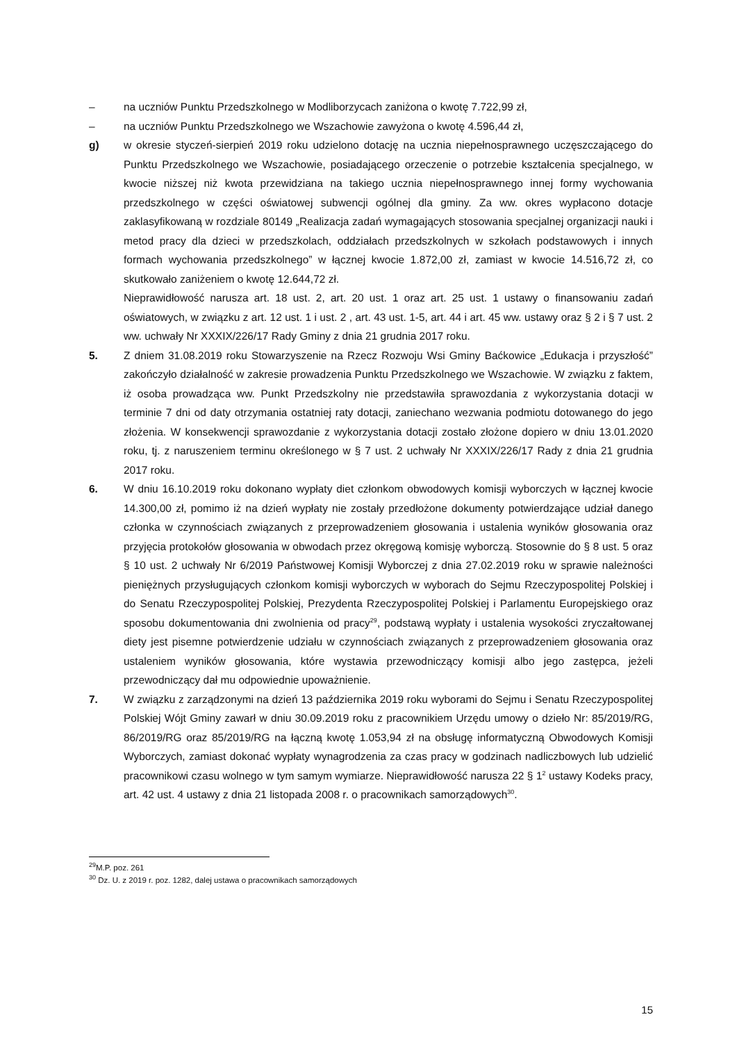– na uczniów Punktu Przedszkolnego w Modliborzycach zaniżona o kwotę 7.722,99 zł,
– na uczniów Punktu Przedszkolnego we Wszachowie zawyżona o kwotę 4.596,44 zł,
g) w okresie styczeń-sierpień 2019 roku udzielono dotację na ucznia niepełnosprawnego uczęszczającego do Punktu Przedszkolnego we Wszachowie, posiadającego orzeczenie o potrzebie kształcenia specjalnego, w kwocie niższej niż kwota przewidziana na takiego ucznia niepełnosprawnego innej formy wychowania przedszkolnego w części oświatowej subwencji ogólnej dla gminy. Za ww. okres wypłacono dotacje zaklasyfikowaną w rozdziale 80149 „Realizacja zadań wymagających stosowania specjalnej organizacji nauki i metod pracy dla dzieci w przedszkolach, oddziałach przedszkolnych w szkołach podstawowych i innych formach wychowania przedszkolnego” w łącznej kwocie 1.872,00 zł, zamiast w kwocie 14.516,72 zł, co skutkowało zaniżeniem o kwotę 12.644,72 zł.
Nieprawidłowość narusza art. 18 ust. 2, art. 20 ust. 1 oraz art. 25 ust. 1 ustawy o finansowaniu zadań oświatowych, w związku z art. 12 ust. 1 i ust. 2 , art. 43 ust. 1-5, art. 44 i art. 45 ww. ustawy oraz § 2 i § 7 ust. 2 ww. uchwały Nr XXXIX/226/17 Rady Gminy z dnia 21 grudnia 2017 roku.
5. Z dniem 31.08.2019 roku Stowarzyszenie na Rzecz Rozwoju Wsi Gminy Baćkowice „Edukacja i przyszłość” zakończyło działalność w zakresie prowadzenia Punktu Przedszkolnego we Wszachowie. W związku z faktem, iż osoba prowadząca ww. Punkt Przedszkolny nie przedstawiła sprawozdania z wykorzystania dotacji w terminie 7 dni od daty otrzymania ostatniej raty dotacji, zaniechano wezwania podmiotu dotowanego do jego złożenia. W konsekwencji sprawozdanie z wykorzystania dotacji zostało złożone dopiero w dniu 13.01.2020 roku, tj. z naruszeniem terminu określonego w § 7 ust. 2 uchwały Nr XXXIX/226/17 Rady z dnia 21 grudnia 2017 roku.
6. W dniu 16.10.2019 roku dokonano wypłaty diet członkom obwodowych komisji wyborczych w łącznej kwocie 14.300,00 zł, pomimo iż na dzień wypłaty nie zostały przedłożone dokumenty potwierdzające udział danego członka w czynnościach związanych z przeprowadzeniem głosowania i ustalenia wyników głosowania oraz przyjęcia protokołów głosowania w obwodach przez okręgową komisję wyborczą. Stosownie do § 8 ust. 5 oraz § 10 ust. 2 uchwały Nr 6/2019 Państwowej Komisji Wyborczej z dnia 27.02.2019 roku w sprawie należności pieniężnych przysługujących członkom komisji wyborczych w wyborach do Sejmu Rzeczypospolitej Polskiej i do Senatu Rzeczypospolitej Polskiej, Prezydenta Rzeczypospolitej Polskiej i Parlamentu Europejskiego oraz sposobu dokumentowania dni zwolnienia od pracy<sup>29</sup>, podstawą wypłaty i ustalenia wysokości zryczałtowanej diety jest pisemne potwierdzenie udziału w czynnościach związanych z przeprowadzeniem głosowania oraz ustaleniem wyników głosowania, które wystawia przewodniczący komisji albo jego zastępca, jeżeli przewodniczący dał mu odpowiednie upoważnienie.
7. W związku z zarządzonymi na dzień 13 października 2019 roku wyborami do Sejmu i Senatu Rzeczypospolitej Polskiej Wójt Gminy zawarł w dniu 30.09.2019 roku z pracownikiem Urzędu umowy o dzieło Nr: 85/2019/RG, 86/2019/RG oraz 85/2019/RG na łączną kwotę 1.053,94 zł na obsługę informatyczną Obwodowych Komisji Wyborczych, zamiast dokonać wypłaty wynagrodzenia za czas pracy w godzinach nadliczbowych lub udzielić pracownikowi czasu wolnego w tym samym wymiarze. Nieprawidłowość narusza 22 § 1<sup>2</sup> ustawy Kodeks pracy, art. 42 ust. 4 ustawy z dnia 21 listopada 2008 r. o pracownikach samorządowych<sup>30</sup>.
<sup>29</sup> M.P. poz. 261
<sup>30</sup> Dz. U. z 2019 r. poz. 1282, dalej ustawa o pracownikach samorządowych
15